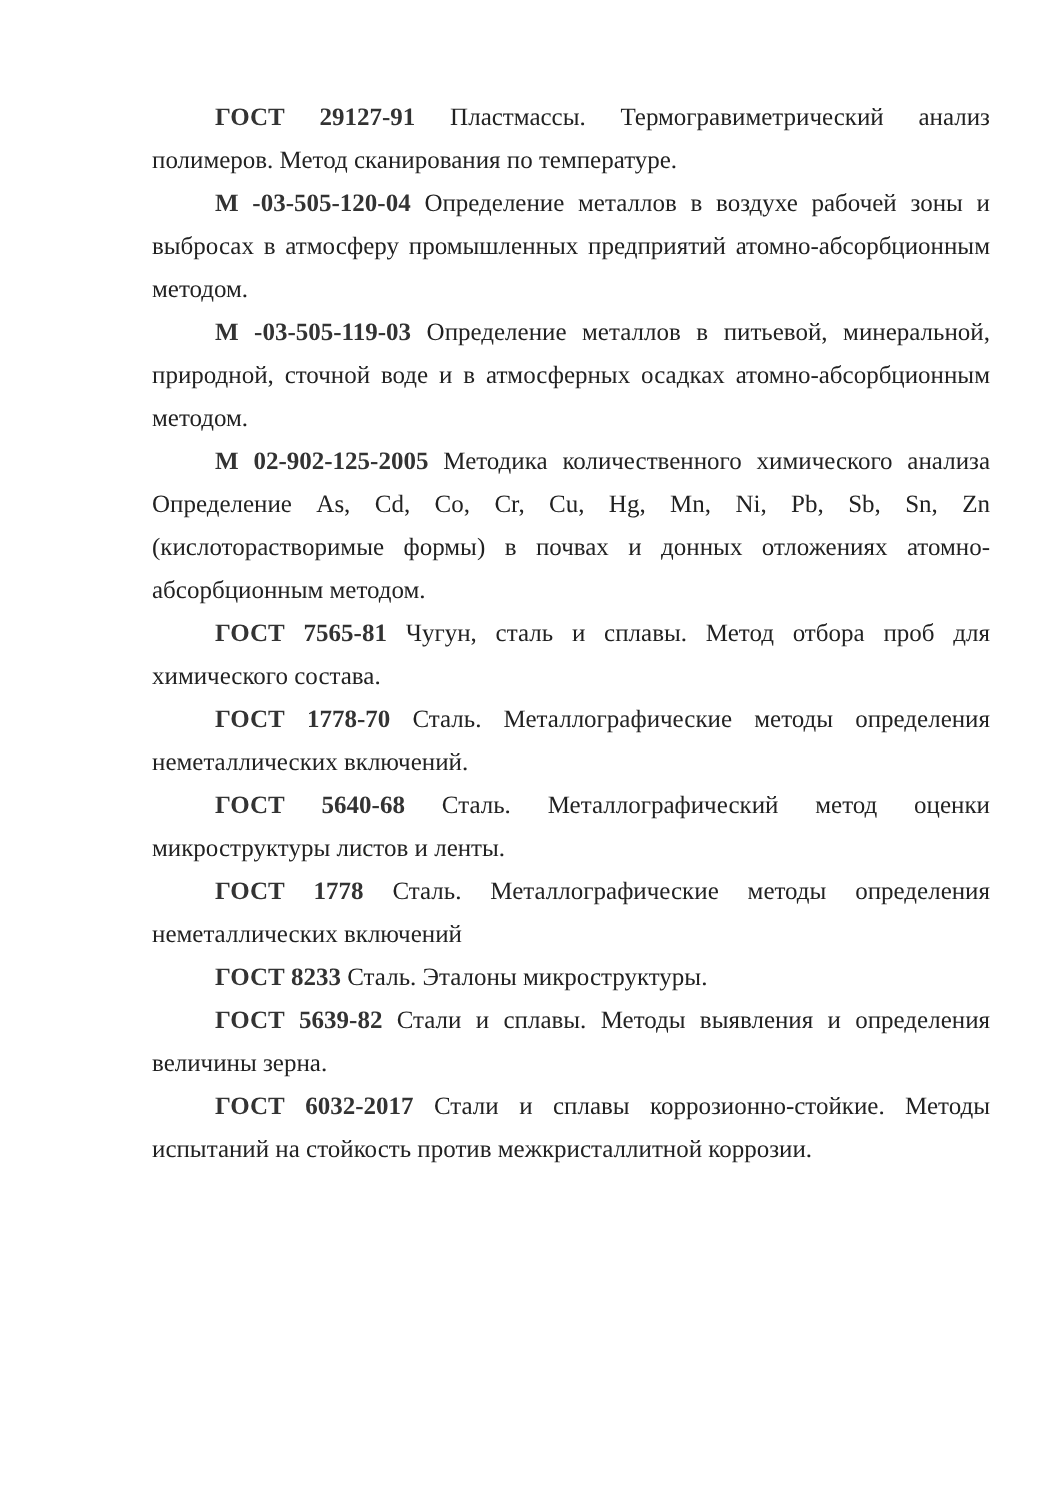ГОСТ 29127-91 Пластмассы. Термогравиметрический анализ полимеров. Метод сканирования по температуре.
М -03-505-120-04 Определение металлов в воздухе рабочей зоны и выбросах в атмосферу промышленных предприятий атомно-абсорбционным методом.
М -03-505-119-03 Определение металлов в питьевой, минеральной, природной, сточной воде и в атмосферных осадках атомно-абсорбционным методом.
М 02-902-125-2005 Методика количественного химического анализа Определение As, Cd, Co, Cr, Cu, Hg, Mn, Ni, Pb, Sb, Sn, Zn (кислоторастворимые формы) в почвах и донных отложениях атомно-абсорбционным методом.
ГОСТ 7565-81 Чугун, сталь и сплавы. Метод отбора проб для химического состава.
ГОСТ 1778-70 Сталь. Металлографические методы определения неметаллических включений.
ГОСТ 5640-68 Сталь. Металлографический метод оценки микроструктуры листов и ленты.
ГОСТ 1778 Сталь. Металлографические методы определения неметаллических включений
ГОСТ 8233 Сталь. Эталоны микроструктуры.
ГОСТ 5639-82 Стали и сплавы. Методы выявления и определения величины зерна.
ГОСТ 6032-2017 Стали и сплавы коррозионно-стойкие. Методы испытаний на стойкость против межкристаллитной коррозии.